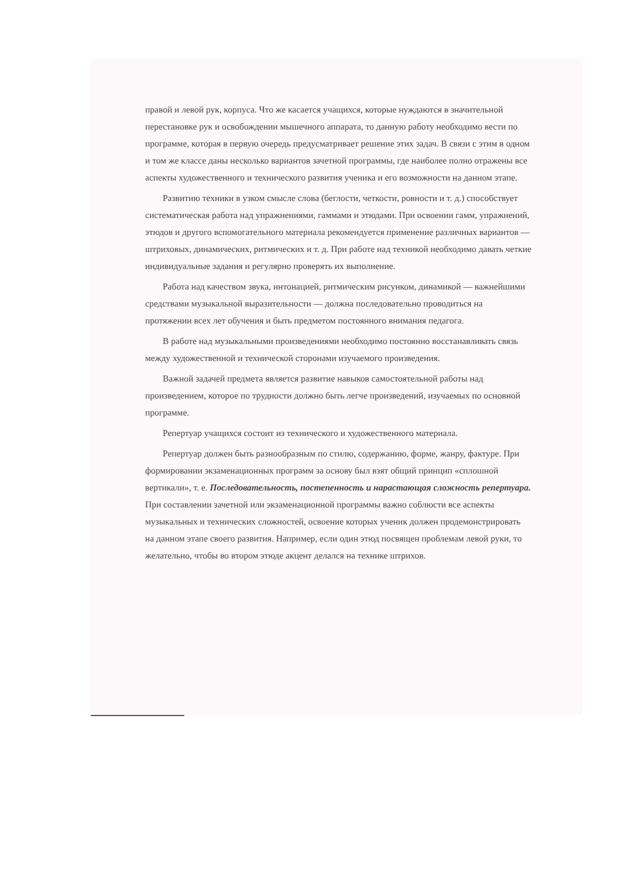правой и левой рук, корпуса. Что же касается учащихся, которые нуждаются в значительной перестановке рук и освобождении мышечного аппарата, то данную работу необходимо вести по программе, которая в первую очередь предусматривает решение этих задач. В связи с этим в одном и том же классе даны несколько вариантов зачетной программы, где наиболее полно отражены все аспекты художественного и технического развития ученика и его возможности на данном этапе.
Развитию техники в узком смысле слова (беглости, четкости, ровности и т. д.) способствует систематическая работа над упражнениями, гаммами и этюдами. При освоении гамм, упражнений, этюдов и другого вспомогательного материала рекомендуется применение различных вариантов — штриховых, динамических, ритмических и т. д. При работе над техникой необходимо давать четкие индивидуальные задания и регулярно проверять их выполнение.
Работа над качеством звука, интонацией, ритмическим рисунком, динамикой — важнейшими средствами музыкальной выразительности — должна последовательно проводиться на протяжении всех лет обучения и быть предметом постоянного внимания педагога.
В работе над музыкальными произведениями необходимо постоянно восстанавливать связь между художественной и технической сторонами изучаемого произведения.
Важной задачей предмета является развитие навыков самостоятельной работы над произведением, которое по трудности должно быть легче произведений, изучаемых по основной программе.
Репертуар учащихся состоит из технического и художественного материала.
Репертуар должен быть разнообразным по стилю, содержанию, форме, жанру, фактуре. При формировании экзаменационных программ за основу был взят общий принцип «сплошной вертикали», т. е. Последовательность, постепенность и нарастающая сложность репертуара. При составлении зачетной или экзаменационной программы важно соблюсти все аспекты музыкальных и технических сложностей, освоение которых ученик должен продемонстрировать на данном этапе своего развития. Например, если один этюд посвящен проблемам левой руки, то желательно, чтобы во втором этюде акцент делался на технике штрихов.